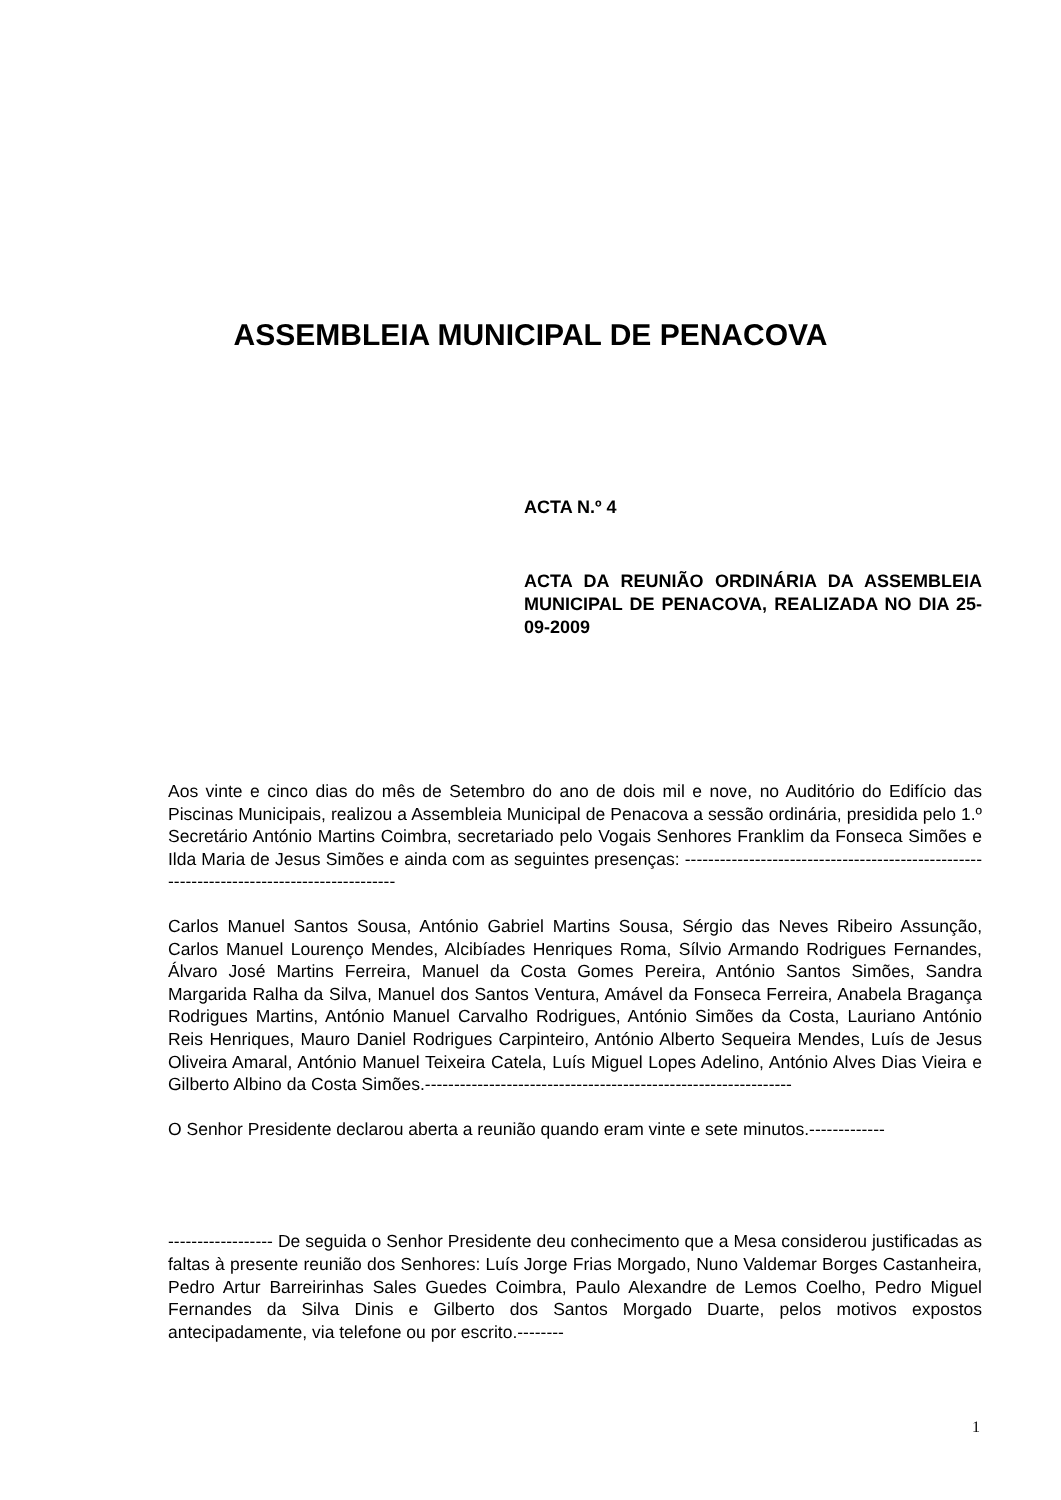ASSEMBLEIA MUNICIPAL DE PENACOVA
ACTA N.º 4
ACTA DA REUNIÃO ORDINÁRIA DA ASSEMBLEIA MUNICIPAL DE PENACOVA, REALIZADA NO DIA 25-09-2009
Aos vinte e cinco dias do mês de Setembro do ano de dois mil e nove, no Auditório do Edifício das Piscinas Municipais, realizou a Assembleia Municipal de Penacova a sessão ordinária, presidida pelo 1.º Secretário António Martins Coimbra, secretariado pelo Vogais Senhores Franklim da Fonseca Simões e Ilda Maria de Jesus Simões e ainda com as seguintes presenças: ------------------------------------------------------------------------------------------
Carlos Manuel Santos Sousa, António Gabriel Martins Sousa, Sérgio das Neves Ribeiro Assunção, Carlos Manuel Lourenço Mendes, Alcibíades Henriques Roma, Sílvio Armando Rodrigues Fernandes, Álvaro José Martins Ferreira, Manuel da Costa Gomes Pereira, António Santos Simões, Sandra Margarida Ralha da Silva, Manuel dos Santos Ventura, Amável da Fonseca Ferreira, Anabela Bragança Rodrigues Martins, António Manuel Carvalho Rodrigues, António Simões da Costa, Lauriano António Reis Henriques, Mauro Daniel Rodrigues Carpinteiro, António Alberto Sequeira Mendes, Luís de Jesus Oliveira Amaral, António Manuel Teixeira Catela, Luís Miguel Lopes Adelino, António Alves Dias Vieira e Gilberto Albino da Costa Simões.---------------------------------------------------------------
O Senhor Presidente declarou aberta a reunião quando eram vinte e sete minutos.-------------
------------------ De seguida o Senhor Presidente deu conhecimento que a Mesa considerou justificadas as faltas à presente reunião dos Senhores: Luís Jorge Frias Morgado, Nuno Valdemar Borges Castanheira, Pedro Artur Barreirinhas Sales Guedes Coimbra, Paulo Alexandre de Lemos Coelho, Pedro Miguel Fernandes da Silva Dinis e Gilberto dos Santos Morgado Duarte, pelos motivos expostos antecipadamente, via telefone ou por escrito.--------
1